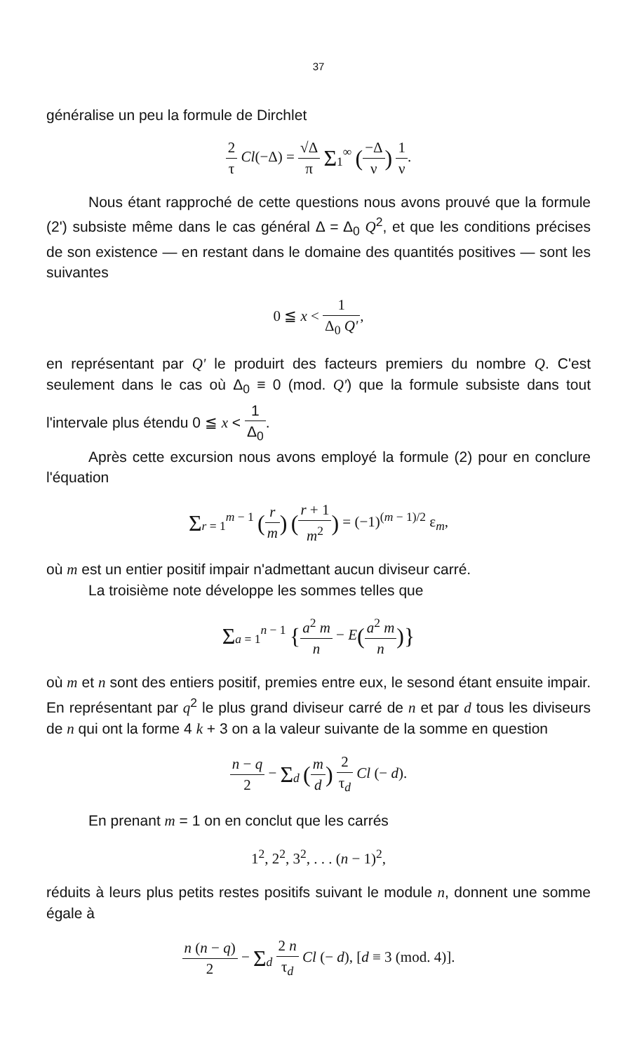37
généralise un peu la formule de Dirchlet
2 τ Cl(−Δ) = √Δ π Σ<sub>1</sub><sup>∞</sup> (−Δ ν) 1 ν.
Nous étant rapproché de cette questions nous avons prouvé que la formule (2') subsiste même dans le cas général Δ = Δ<sub>0</sub> Q<sup>2</sup>, et que les conditions précises de son existence — en restant dans le domaine des quantités positives — sont les suivantes
0 ≦ x < 1 Δ<sub>0</sub> Q',
en représentant par Q' le produirt des facteurs premiers du nombre Q. C'est seulement dans le cas où Δ<sub>0</sub> ≡ 0 (mod. Q') que la formule subsiste dans tout l'intervale plus étendu 0 ≦ x < 1 Δ<sub>0</sub>.
Après cette excursion nous avons employé la formule (2) pour en conclure l'équation
Σ<sub>r = 1</sub><sup>m − 1</sup> (r m) (r + 1 m<sup>2</sup>) = (−1)<sup>(m − 1)/2</sup> ε<sub>m</sub>,
où m est un entier positif impair n'admettant aucun diviseur carré.
La troisième note développe les sommes telles que
Σ<sub>a = 1</sub><sup>n − 1</sup> {a<sup>2</sup> m n − E(a<sup>2</sup> m n)}
où m et n sont des entiers positif, premies entre eux, le sesond étant ensuite impair. En représentant par q<sup>2</sup> le plus grand diviseur carré de n et par d tous les diviseurs de n qui ont la forme 4 k + 3 on a la valeur suivante de la somme en question
n − q 2 − Σ<sub>d</sub> (m d) 2 τ<sub>d</sub> Cl (− d).
En prenant m = 1 on en conclut que les carrés
1<sup>2</sup>, 2<sup>2</sup>, 3<sup>2</sup>, . . . (n − 1)<sup>2</sup>,
réduits à leurs plus petits restes positifs suivant le module n, donnent une somme égale à
n (n − q) 2 − Σ<sub>d</sub> 2 n τ<sub>d</sub> Cl (− d), [d ≡ 3 (mod. 4)].